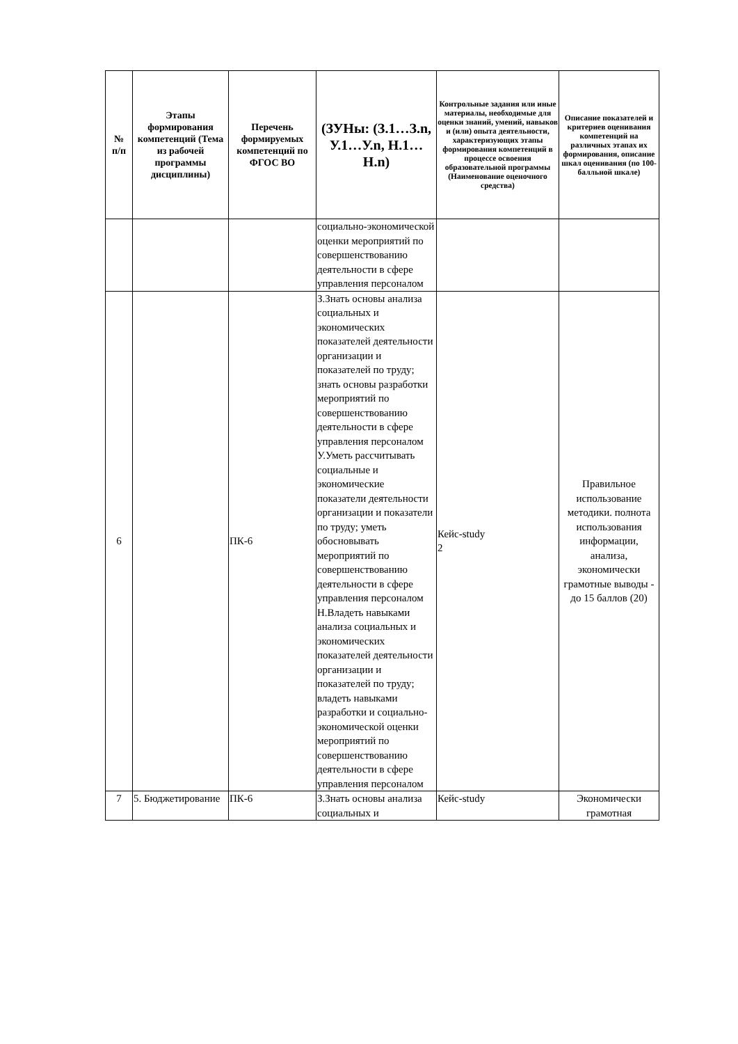| № п/п | Этапы формирования компетенций (Тема из рабочей программы дисциплины) | Перечень формируемых компетенций по ФГОС ВО | (ЗУНы: (З.1…З.n, У.1…У.n, Н.1…Н.n) | Контрольные задания или иные материалы, необходимые для оценки знаний, умений, навыков и (или) опыта деятельности, характеризующих этапы формирования компетенций в процессе освоения образовательной программы (Наименование оценочного средства) | Описание показателей и критериев оценивания компетенций на различных этапах их формирования, описание шкал оценивания (по 100-балльной шкале) |
| --- | --- | --- | --- | --- | --- |
| | | | социально-экономической оценки мероприятий по совершенствованию деятельности в сфере управления персоналом | | |
| 6 | | ПК-6 | З.Знать основы анализа социальных и экономических показателей деятельности организации и показателей по труду; знать основы разработки мероприятий по совершенствованию деятельности в сфере управления персоналом У.Уметь рассчитывать социальные и экономические показатели деятельности организации и показатели по труду; уметь обосновывать мероприятий по совершенствованию деятельности в сфере управления персоналом Н.Владеть навыками анализа социальных и экономических показателей деятельности организации и показателей по труду; владеть навыками разработки и социально-экономической оценки мероприятий по совершенствованию деятельности в сфере управления персоналом | Кейс-study 2 | Правильное использование методики. полнота использования информации, анализа, экономически грамотные выводы - до 15 баллов (20) |
| 7 | 5. Бюджетирование | ПК-6 | З.Знать основы анализа социальных и | Кейс-study | Экономически грамотная |